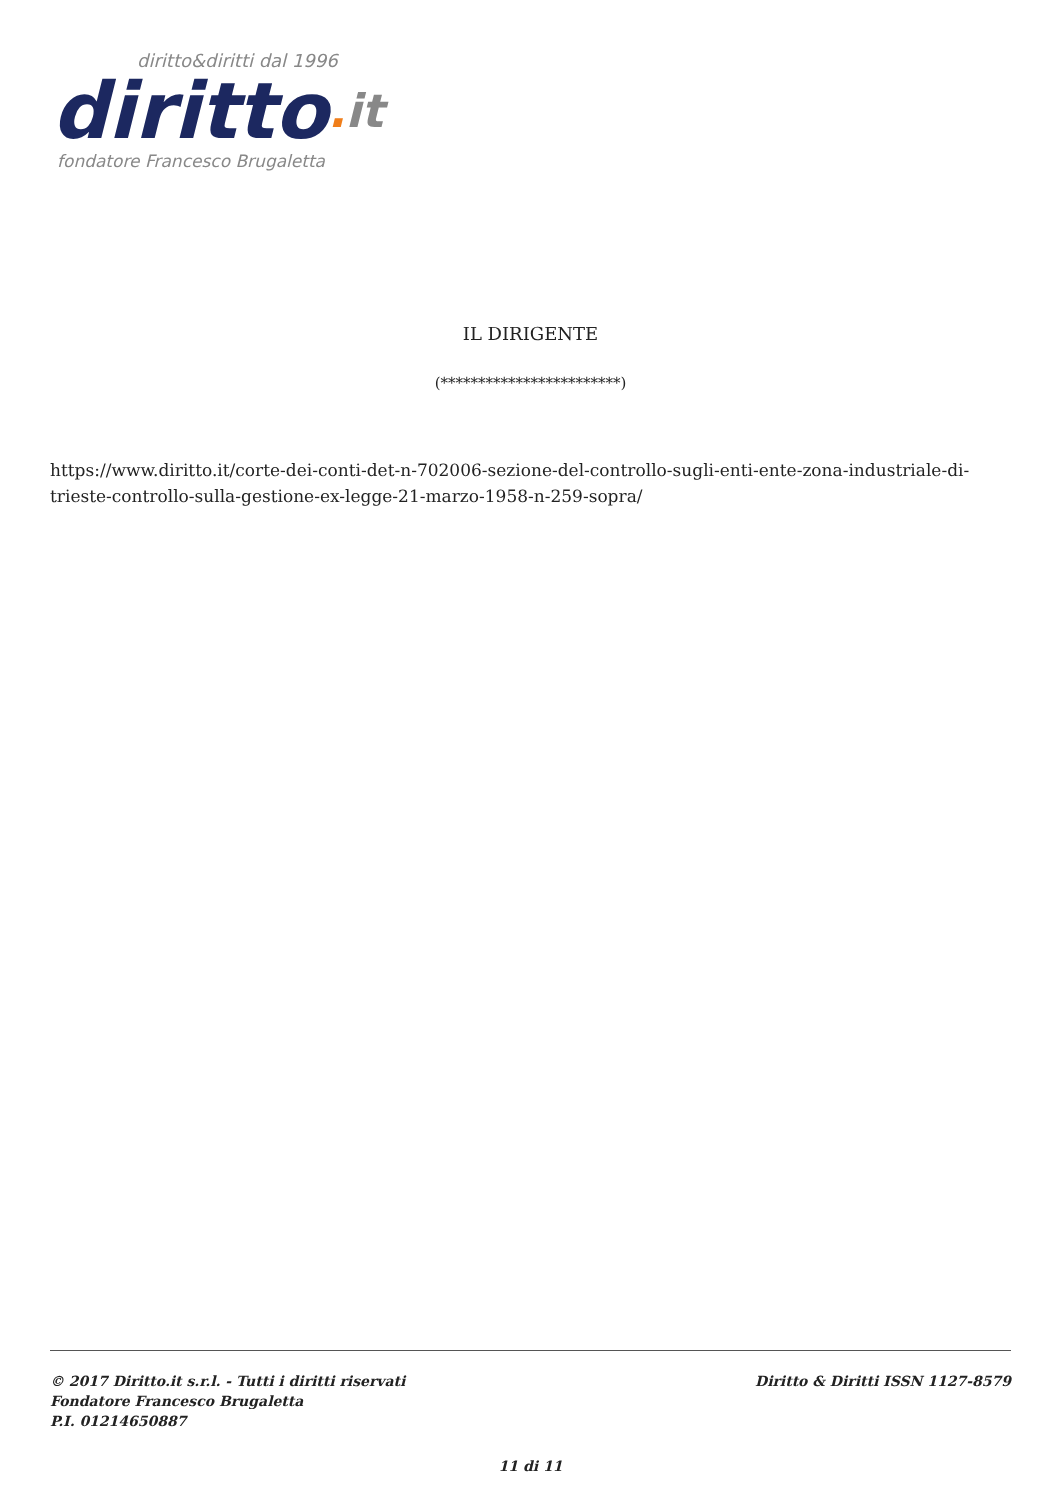diritto&diritti dal 1996
diritto. it
fondatore Francesco Brugaletta
IL DIRIGENTE
(************************)
https://www.diritto.it/corte-dei-conti-det-n-702006-sezione-del-controllo-sugli-enti-ente-zona-industriale-di-trieste-controllo-sulla-gestione-ex-legge-21-marzo-1958-n-259-sopra/
© 2017 Diritto.it s.r.l. - Tutti i diritti riservati
Fondatore Francesco Brugaletta
P.I. 01214650887
Diritto & Diritti ISSN 1127-8579
11 di 11